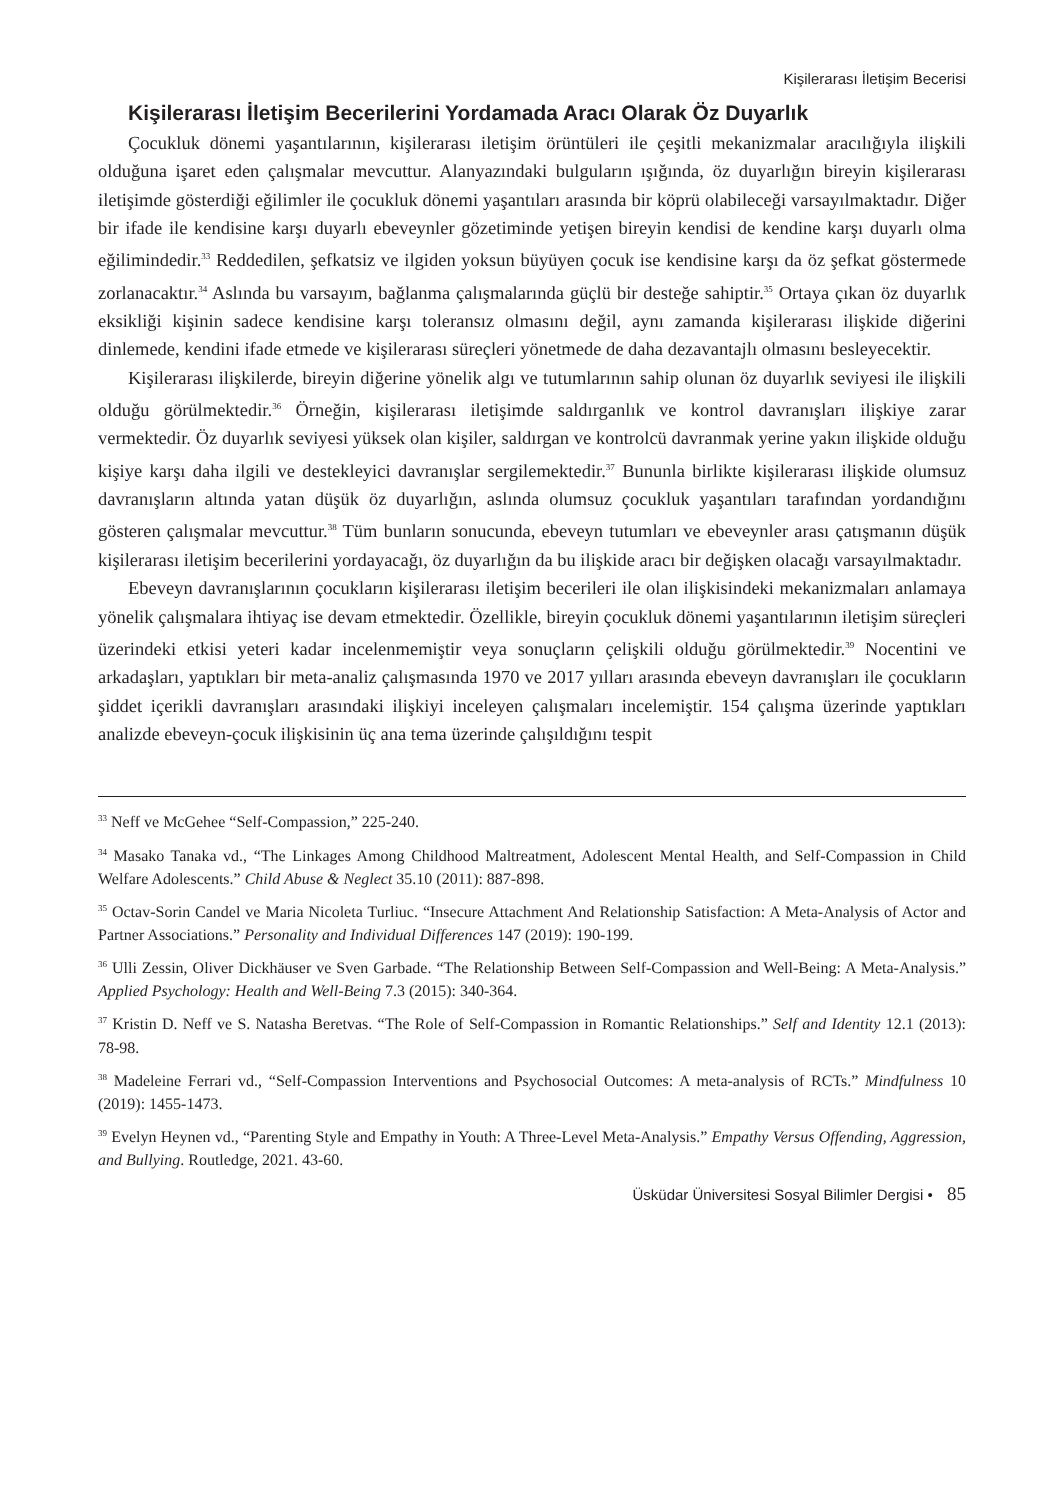Kişilerarası İletişim Becerisi
Kişilerarası İletişim Becerilerini Yordamada Aracı Olarak Öz Duyarlık
Çocukluk dönemi yaşantılarının, kişilerarası iletişim örüntüleri ile çeşitli mekanizmalar aracılığıyla ilişkili olduğuna işaret eden çalışmalar mevcuttur. Alanyazındaki bulguların ışığında, öz duyarlığın bireyin kişilerarası iletişimde gösterdiği eğilimler ile çocukluk dönemi yaşantıları arasında bir köprü olabileceği varsayılmaktadır. Diğer bir ifade ile kendisine karşı duyarlı ebeveynler gözetiminde yetişen bireyin kendisi de kendine karşı duyarlı olma eğilimindedir.<sup>33</sup> Reddedilen, şefkatsiz ve ilgiden yoksun büyüyen çocuk ise kendisine karşı da öz şefkat göstermede zorlanacaktır.<sup>34</sup> Aslında bu varsayım, bağlanma çalışmalarında güçlü bir desteğe sahiptir.<sup>35</sup> Ortaya çıkan öz duyarlık eksikliği kişinin sadece kendisine karşı toleransız olmasını değil, aynı zamanda kişilerarası ilişkide diğerini dinlemede, kendini ifade etmede ve kişilerarası süreçleri yönetmede de daha dezavantajlı olmasını besleyecektir.
Kişilerarası ilişkilerde, bireyin diğerine yönelik algı ve tutumlarının sahip olunan öz duyarlık seviyesi ile ilişkili olduğu görülmektedir.<sup>36</sup> Örneğin, kişilerarası iletişimde saldırganlık ve kontrol davranışları ilişkiye zarar vermektedir. Öz duyarlık seviyesi yüksek olan kişiler, saldırgan ve kontrolcü davranmak yerine yakın ilişkide olduğu kişiye karşı daha ilgili ve destekleyici davranışlar sergilemektedir.<sup>37</sup> Bununla birlikte kişilerarası ilişkide olumsuz davranışların altında yatan düşük öz duyarlığın, aslında olumsuz çocukluk yaşantıları tarafından yordandığını gösteren çalışmalar mevcuttur.<sup>38</sup> Tüm bunların sonucunda, ebeveyn tutumları ve ebeveynler arası çatışmanın düşük kişilerarası iletişim becerilerini yordayacağı, öz duyarlığın da bu ilişkide aracı bir değişken olacağı varsayılmaktadır.
Ebeveyn davranışlarının çocukların kişilerarası iletişim becerileri ile olan ilişkisindeki mekanizmaları anlamaya yönelik çalışmalara ihtiyaç ise devam etmektedir. Özellikle, bireyin çocukluk dönemi yaşantılarının iletişim süreçleri üzerindeki etkisi yeteri kadar incelenmemiştir veya sonuçların çelişkili olduğu görülmektedir.<sup>39</sup> Nocentini ve arkadaşları, yaptıkları bir meta-analiz çalışmasında 1970 ve 2017 yılları arasında ebeveyn davranışları ile çocukların şiddet içerikli davranışları arasındaki ilişkiyi inceleyen çalışmaları incelemiştir. 154 çalışma üzerinde yaptıkları analizde ebeveyn-çocuk ilişkisinin üç ana tema üzerinde çalışıldığını tespit
<sup>33</sup> Neff ve McGehee “Self-Compassion,” 225-240.
<sup>34</sup> Masako Tanaka vd., “The Linkages Among Childhood Maltreatment, Adolescent Mental Health, and Self-Compassion in Child Welfare Adolescents.” Child Abuse & Neglect 35.10 (2011): 887-898.
<sup>35</sup> Octav-Sorin Candel ve Maria Nicoleta Turliuc. “Insecure Attachment And Relationship Satisfaction: A Meta-Analysis of Actor and Partner Associations.” Personality and Individual Differences 147 (2019): 190-199.
<sup>36</sup> Ulli Zessin, Oliver Dickhäuser ve Sven Garbade. “The Relationship Between Self-Compassion and Well-Being: A Meta-Analysis.” Applied Psychology: Health and Well-Being 7.3 (2015): 340-364.
<sup>37</sup> Kristin D. Neff ve S. Natasha Beretvas. “The Role of Self-Compassion in Romantic Relationships.” Self and Identity 12.1 (2013): 78-98.
<sup>38</sup> Madeleine Ferrari vd., “Self-Compassion Interventions and Psychosocial Outcomes: A meta-analysis of RCTs.” Mindfulness 10 (2019): 1455-1473.
<sup>39</sup> Evelyn Heynen vd., “Parenting Style and Empathy in Youth: A Three-Level Meta-Analysis.” Empathy Versus Offending, Aggression, and Bullying. Routledge, 2021. 43-60.
Üsküdar Üniversitesi Sosyal Bilimler Dergisi • 85